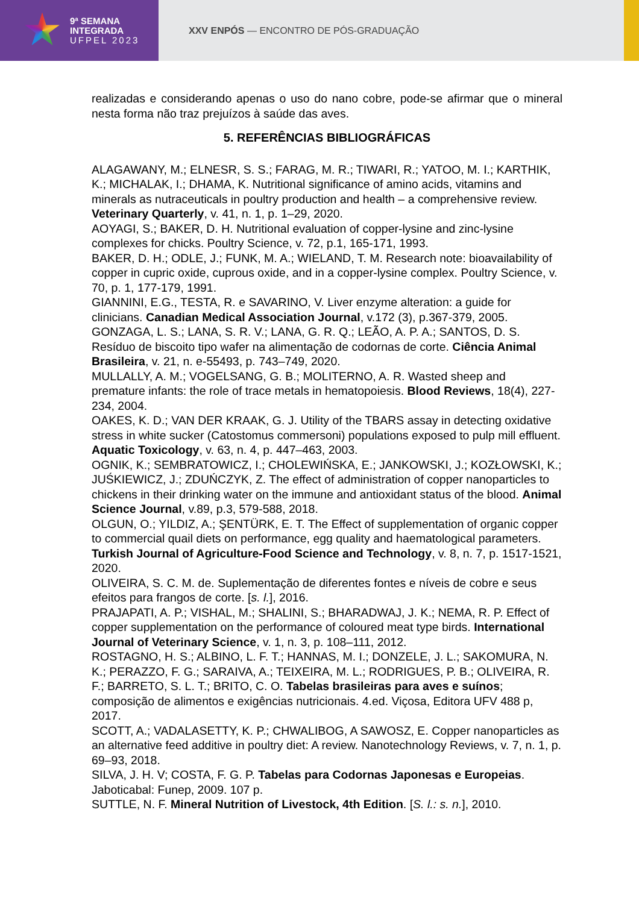9ª SEMANA
INTEGRADA
UFPEL 2023
XXV ENPÓS — ENCONTRO DE PÓS-GRADUAÇÃO
realizadas e considerando apenas o uso do nano cobre, pode-se afirmar que o mineral nesta forma não traz prejuízos à saúde das aves.
5. REFERÊNCIAS BIBLIOGRÁFICAS
ALAGAWANY, M.; ELNESR, S. S.; FARAG, M. R.; TIWARI, R.; YATOO, M. I.; KARTHIK, K.; MICHALAK, I.; DHAMA, K. Nutritional significance of amino acids, vitamins and minerals as nutraceuticals in poultry production and health – a comprehensive review. Veterinary Quarterly, v. 41, n. 1, p. 1–29, 2020.
AOYAGI, S.; BAKER, D. H. Nutritional evaluation of copper-lysine and zinc-lysine complexes for chicks. Poultry Science, v. 72, p.1, 165-171, 1993.
BAKER, D. H.; ODLE, J.; FUNK, M. A.; WIELAND, T. M. Research note: bioavailability of copper in cupric oxide, cuprous oxide, and in a copper-lysine complex. Poultry Science, v. 70, p. 1, 177-179, 1991.
GIANNINI, E.G., TESTA, R. e SAVARINO, V. Liver enzyme alteration: a guide for clinicians. Canadian Medical Association Journal, v.172 (3), p.367-379, 2005.
GONZAGA, L. S.; LANA, S. R. V.; LANA, G. R. Q.; LEÃO, A. P. A.; SANTOS, D. S. Resíduo de biscoito tipo wafer na alimentação de codornas de corte. Ciência Animal Brasileira, v. 21, n. e-55493, p. 743–749, 2020.
MULLALLY, A. M.; VOGELSANG, G. B.; MOLITERNO, A. R. Wasted sheep and premature infants: the role of trace metals in hematopoiesis. Blood Reviews, 18(4), 227-234, 2004.
OAKES, K. D.; VAN DER KRAAK, G. J. Utility of the TBARS assay in detecting oxidative stress in white sucker (Catostomus commersoni) populations exposed to pulp mill effluent. Aquatic Toxicology, v. 63, n. 4, p. 447–463, 2003.
OGNIK, K.; SEMBRATOWICZ, I.; CHOLEWIŃSKA, E.; JANKOWSKI, J.; KOZŁOWSKI, K.; JUŚKIEWICZ, J.; ZDUŃCZYK, Z. The effect of administration of copper nanoparticles to chickens in their drinking water on the immune and antioxidant status of the blood. Animal Science Journal, v.89, p.3, 579-588, 2018.
OLGUN, O.; YILDIZ, A.; ŞENTÜRK, E. T. The Effect of supplementation of organic copper to commercial quail diets on performance, egg quality and haematological parameters. Turkish Journal of Agriculture-Food Science and Technology, v. 8, n. 7, p. 1517-1521, 2020.
OLIVEIRA, S. C. M. de. Suplementação de diferentes fontes e níveis de cobre e seus efeitos para frangos de corte. [s. l.], 2016.
PRAJAPATI, A. P.; VISHAL, M.; SHALINI, S.; BHARADWAJ, J. K.; NEMA, R. P. Effect of copper supplementation on the performance of coloured meat type birds. International Journal of Veterinary Science, v. 1, n. 3, p. 108–111, 2012.
ROSTAGNO, H. S.; ALBINO, L. F. T.; HANNAS, M. I.; DONZELE, J. L.; SAKOMURA, N. K.; PERAZZO, F. G.; SARAIVA, A.; TEIXEIRA, M. L.; RODRIGUES, P. B.; OLIVEIRA, R. F.; BARRETO, S. L. T.; BRITO, C. O. Tabelas brasileiras para aves e suínos; composição de alimentos e exigências nutricionais. 4.ed. Viçosa, Editora UFV 488 p, 2017.
SCOTT, A.; VADALASETTY, K. P.; CHWALIBOG, A SAWOSZ, E. Copper nanoparticles as an alternative feed additive in poultry diet: A review. Nanotechnology Reviews, v. 7, n. 1, p. 69–93, 2018.
SILVA, J. H. V; COSTA, F. G. P. Tabelas para Codornas Japonesas e Europeias. Jaboticabal: Funep, 2009. 107 p.
SUTTLE, N. F. Mineral Nutrition of Livestock, 4th Edition. [S. l.: s. n.], 2010.